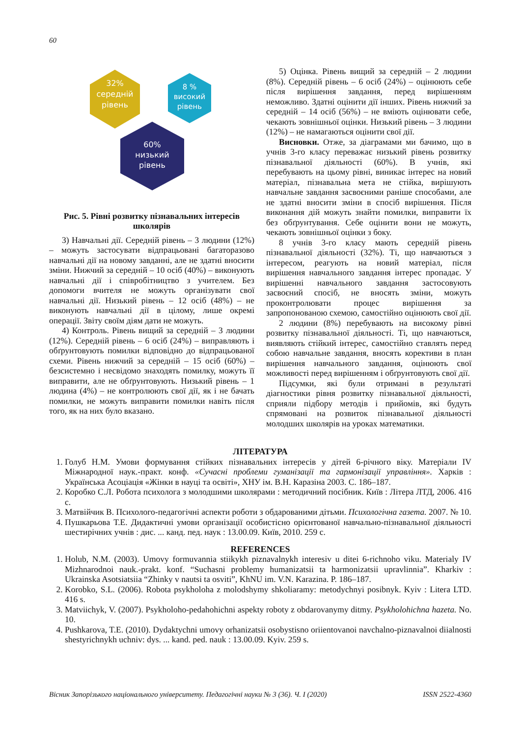60
32%
середній
рівень
8 %
високий
рівень
60%
низький
рівень
Рис. 5. Рівні розвитку пізнавальних інтересів школярів
3) Навчальні дії. Середній рівень – 3 людини (12%) – можуть застосувати відпрацьовані багаторазово навчальні дії на новому завданні, але не здатні вносити зміни. Нижчий за середній – 10 осіб (40%) – виконують навчальні дії і співробітництво з учителем. Без допомоги вчителя не можуть організувати свої навчальні дії. Низький рівень – 12 осіб (48%) – не виконують навчальні дії в цілому, лише окремі операції. Звіту своїм діям дати не можуть.
4) Контроль. Рівень вищий за середній – 3 людини (12%). Середній рівень – 6 осіб (24%) – виправляють і обґрунтовують помилки відповідно до відпрацьованої схеми. Рівень нижчий за середній – 15 осіб (60%) – безсистемно і несвідомо знаходять помилку, можуть її виправити, але не обґрунтовують. Низький рівень – 1 людина (4%) – не контролюють свої дії, як і не бачать помилки, не можуть виправити помилки навіть після того, як на них було вказано.
5) Оцінка. Рівень вищий за середній – 2 людини (8%). Середній рівень – 6 осіб (24%) – оцінюють себе після вирішення завдання, перед вирішенням неможливо. Здатні оцінити дії інших. Рівень нижчий за середній – 14 осіб (56%) – не вміють оцінювати себе, чекають зовнішньої оцінки. Низький рівень – 3 людини (12%) – не намагаються оцінити свої дії.
Висновки. Отже, за діаграмами ми бачимо, що в учнів 3-го класу переважає низький рівень розвитку пізнавальної діяльності (60%). В учнів, які перебувають на цьому рівні, виникає інтерес на новий матеріал, пізнавальна мета не стійка, вирішують навчальне завдання засвоєними раніше способами, але не здатні вносити зміни в спосіб вирішення. Після виконання дій можуть знайти помилки, виправити їх без обґрунтування. Себе оцінити вони не можуть, чекають зовнішньої оцінки з боку.
8 учнів 3-го класу мають середній рівень пізнавальної діяльності (32%). Ті, що навчаються з інтересом, реагують на новий матеріал, після вирішення навчального завдання інтерес пропадає. У вирішенні навчального завдання застосовують засвоєний спосіб, не вносять зміни, можуть проконтролювати процес вирішення за запропонованою схемою, самостійно оцінюють свої дії.
2 людини (8%) перебувають на високому рівні розвитку пізнавальної діяльності. Ті, що навчаються, виявляють стійкий інтерес, самостійно ставлять перед собою навчальне завдання, вносять корективи в план вирішення навчального завдання, оцінюють свої можливості перед вирішенням і обґрунтовують свої дії.
Підсумки, які були отримані в результаті діагностики рівня розвитку пізнавальної діяльності, сприяли підбору методів і прийомів, які будуть спрямовані на розвиток пізнавальної діяльності молодших школярів на уроках математики.
ЛІТЕРАТУРА
1. Голуб Н.М. Умови формування стійких пізнавальних інтересів у дітей 6-річного віку. Матеріали IV Міжнародної наук.-практ. конф. «Сучасні проблеми гуманізації та гармонізації управління». Харків : Українська Асоціація «Жінки в науці та освіті», ХНУ ім. В.Н. Каразіна 2003. С. 186–187.
2. Коробко С.Л. Робота психолога з молодшими школярами : методичний посібник. Київ : Літера ЛТД, 2006. 416 с.
3. Матвійчик В. Психолого-педагогічні аспекти роботи з обдарованими дітьми. Психологічна газета. 2007. № 10.
4. Пушкарьова Т.Е. Дидактичні умови організації особистісно орієнтованої навчально-пізнавальної діяльності шестирічних учнів : дис. ... канд. пед. наук : 13.00.09. Київ, 2010. 259 с.
REFERENCES
1. Holub, N.M. (2003). Umovy formuvannia stiikykh piznavalnykh interesiv u ditei 6-richnoho viku. Materialy IV Mizhnarodnoi nauk.-prakt. konf. “Suchasni problemy humanizatsii ta harmonizatsii upravlinnia”. Kharkiv : Ukrainska Asotsiatsiia “Zhinky v nautsi ta osviti”, KhNU im. V.N. Karazina. P. 186–187.
2. Korobko, S.L. (2006). Robota psykholoha z molodshymy shkoliaramy: metodychnyi posibnyk. Kyiv : Litera LTD. 416 s.
3. Matviichyk, V. (2007). Psykholoho-pedahohichni aspekty roboty z obdarovanymy ditmy. Psykholohichna hazeta. No. 10.
4. Pushkarova, T.E. (2010). Dydaktychni umovy orhanizatsii osobystisno oriientovanoi navchalno-piznavalnoi diialnosti shestyrichnykh uchniv: dys. ... kand. ped. nauk : 13.00.09. Kyiv. 259 s.
Вісник Запорізького національного університету. Педагогічні науки № 3 (36). Ч. І (2020) ISSN 2522-4360